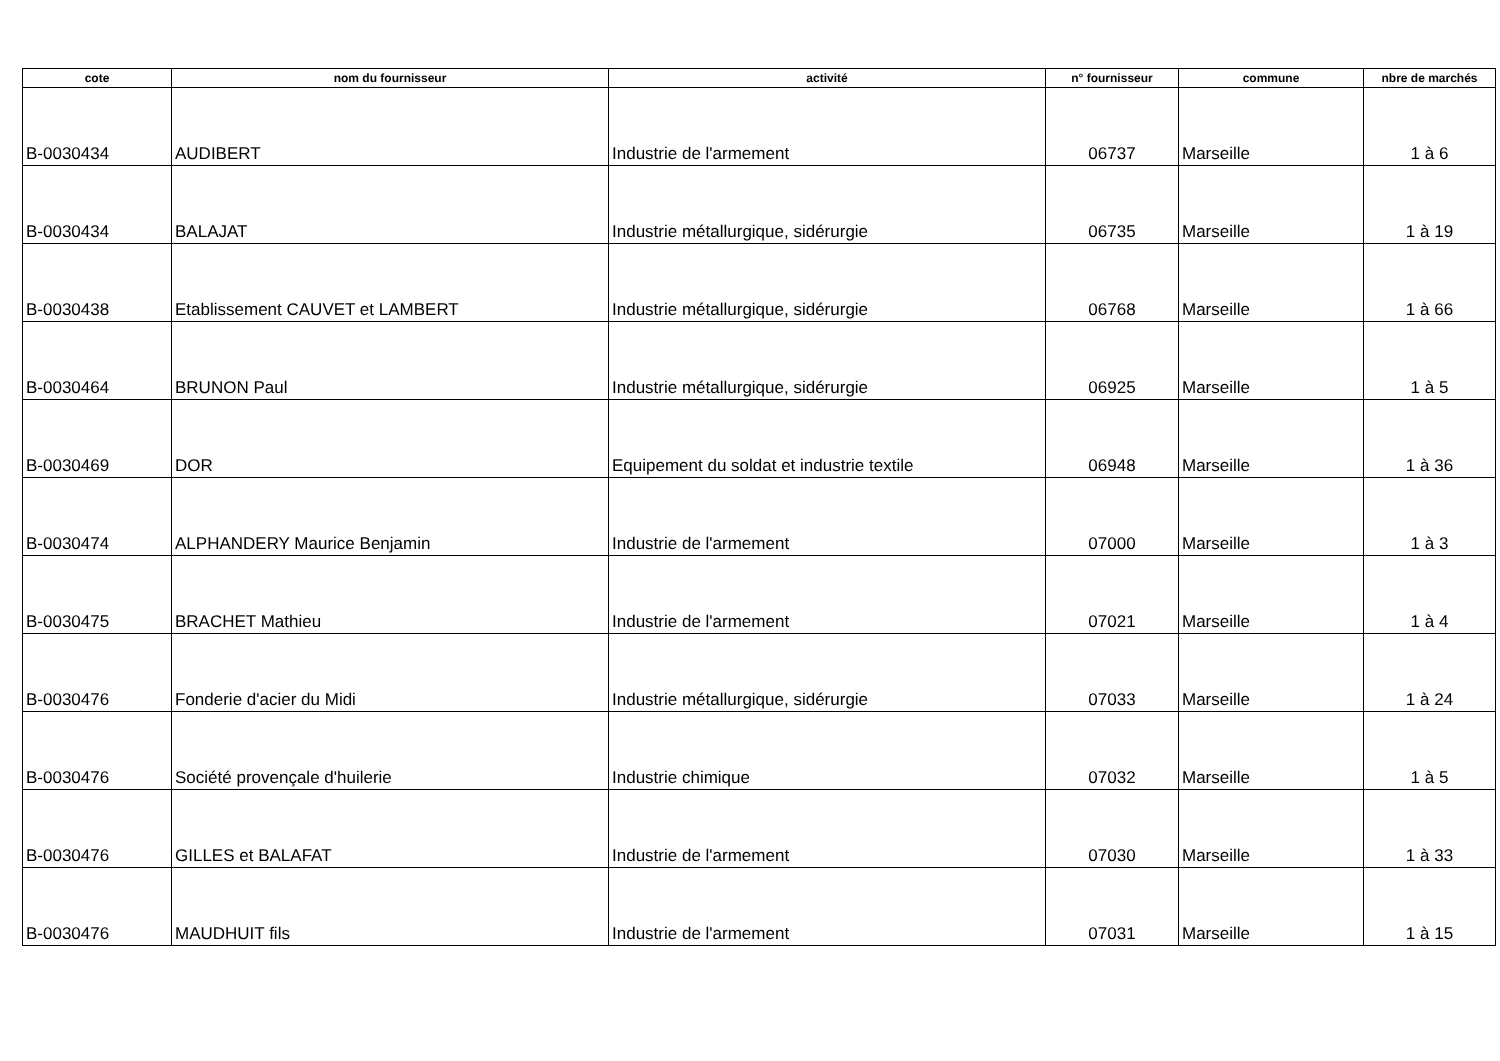| cote | nom du fournisseur | activité | n° fournisseur | commune | nbre de marchés |
| --- | --- | --- | --- | --- | --- |
| B-0030434 | AUDIBERT | Industrie de l'armement | 06737 | Marseille | 1 à 6 |
| B-0030434 | BALAJAT | Industrie métallurgique, sidérurgie | 06735 | Marseille | 1 à 19 |
| B-0030438 | Etablissement CAUVET et LAMBERT | Industrie métallurgique, sidérurgie | 06768 | Marseille | 1 à 66 |
| B-0030464 | BRUNON Paul | Industrie métallurgique, sidérurgie | 06925 | Marseille | 1 à 5 |
| B-0030469 | DOR | Equipement du soldat et industrie textile | 06948 | Marseille | 1 à 36 |
| B-0030474 | ALPHANDERY Maurice Benjamin | Industrie de l'armement | 07000 | Marseille | 1 à 3 |
| B-0030475 | BRACHET Mathieu | Industrie de l'armement | 07021 | Marseille | 1 à 4 |
| B-0030476 | Fonderie d'acier du Midi | Industrie métallurgique, sidérurgie | 07033 | Marseille | 1 à 24 |
| B-0030476 | Société provençale d'huilerie | Industrie chimique | 07032 | Marseille | 1 à 5 |
| B-0030476 | GILLES et BALAFAT | Industrie de l'armement | 07030 | Marseille | 1 à 33 |
| B-0030476 | MAUDHUIT fils | Industrie de l'armement | 07031 | Marseille | 1 à 15 |